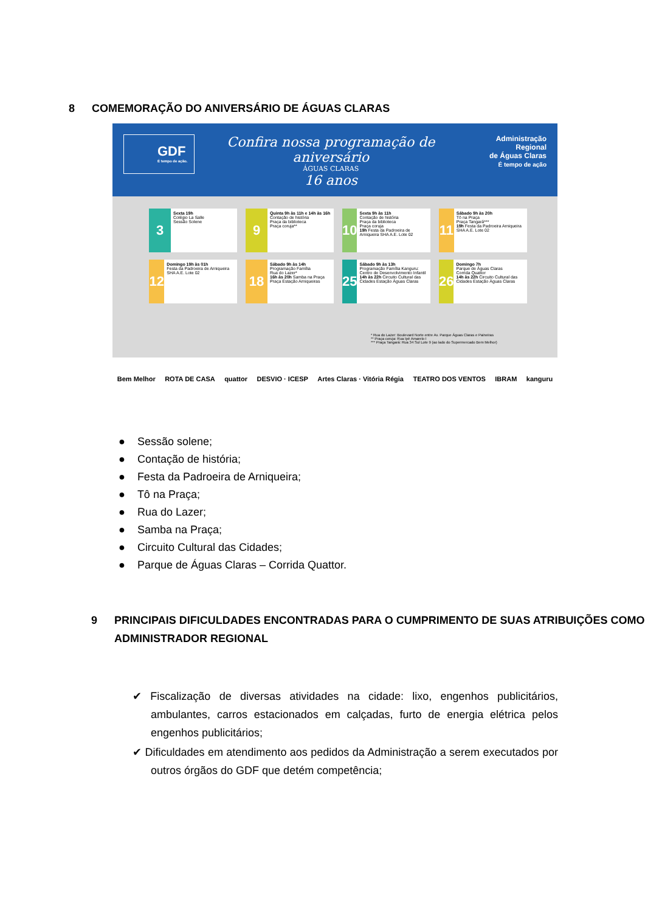8 COMEMORAÇÃO DO ANIVERSÁRIO DE ÁGUAS CLARAS
GDF
É tempo de ação.
Confira nossa programação de aniversário
ÁGUAS CLARAS
16 anos
Administração Regional
de Águas Claras
É tempo de ação
3
Sexta 19h
Colégio La Salle
Sessão Solene
9
Quinta 9h às 11h e 14h às 16h
Contação de história
Praça da biblioteca
Praça coruja**
10
Sexta 9h às 11h
Contação de história
Praça da biblioteca
Praça coruja
19h Festa da Padroeira de Arniqueira SHA A.E. Lote 02
11
Sábado 9h às 20h
Tô na Praça
Praça Tangará***
19h Festa da Padroeira Arniqueira SHA A.E. Lote 02
12
Domingo 19h às 01h
Festa da Padroeira de Arniqueira SHA A.E. Lote 02
18
Sábado 9h às 14h
Programação Família
Rua do Lazer*
16h às 20h Samba na Praça
Praça Estação Arniqueiras
25
Sábado 9h às 13h
Programação Família Kanguru: Centro de Desenvolvimento Infantil
14h às 22h Circuito Cultural das Cidades Estação Águas Claras
26
Domingo 7h
Parque de Águas Claras
Corrida Quattor
14h às 22h Circuito Cultural das Cidades Estação Águas Claras
* Rua do Lazer: Boulevard Norte entre Av. Parque Águas Claras e Paineiras
** Praça coruja: Rua Ipê Amarelo I
*** Praça Tangará: Rua 34 Sul Lote 9 (ao lado do Supermercado Bem Melhor)
Bem Melhor ROTA DE CASA quattor DESVIO · ICESP Artes Claras · Vitória Régia TEATRO DOS VENTOS IBRAM kanguru
● Sessão solene;
● Contação de história;
● Festa da Padroeira de Arniqueira;
● Tô na Praça;
● Rua do Lazer;
● Samba na Praça;
● Circuito Cultural das Cidades;
● Parque de Águas Claras – Corrida Quattor.
9 PRINCIPAIS DIFICULDADES ENCONTRADAS PARA O CUMPRIMENTO DE SUAS ATRIBUIÇÕES COMO ADMINISTRADOR REGIONAL
✔ Fiscalização de diversas atividades na cidade: lixo, engenhos publicitários, ambulantes, carros estacionados em calçadas, furto de energia elétrica pelos engenhos publicitários;
✔ Dificuldades em atendimento aos pedidos da Administração a serem executados por outros órgãos do GDF que detém competência;